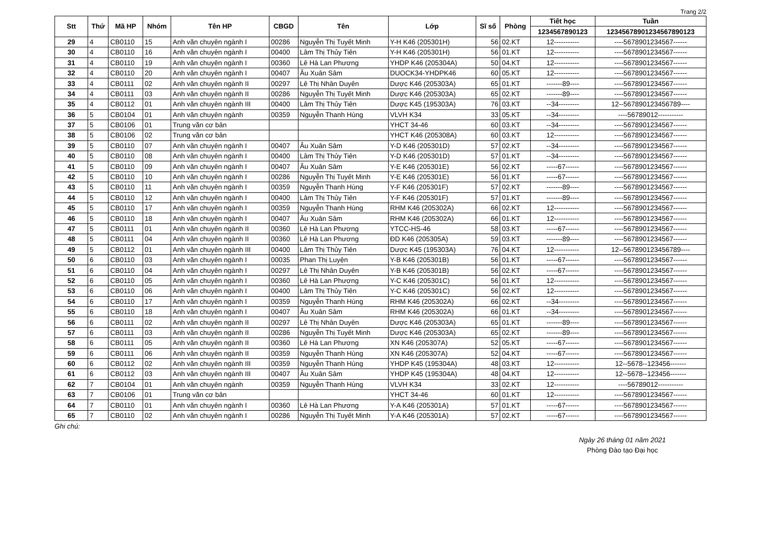Trang 2/2
| Stt | Thứ | Mã HP | Nhóm | Tên HP | CBGD | Tên | Lớp | Sĩ số | Phòng | Tiết học | Tuần |
| --- | --- | --- | --- | --- | --- | --- | --- | --- | --- | --- | --- |
| | | | | | | | | | | 1234567890123 | 12345678901234567890123 |
| 29 | 4 | CB0110 | 15 | Anh văn chuyên ngành I | 00286 | Nguyễn Thị Tuyết Minh | Y-H K46 (205301H) | 56 | 02.KT | 12----------- | ----5678901234567------ |
| 30 | 4 | CB0110 | 16 | Anh văn chuyên ngành I | 00400 | Lâm Thị Thủy Tiên | Y-H K46 (205301H) | 56 | 01.KT | 12----------- | ----5678901234567------ |
| 31 | 4 | CB0110 | 19 | Anh văn chuyên ngành I | 00360 | Lê Hà Lan Phương | YHDP K46 (205304A) | 50 | 04.KT | 12----------- | ----5678901234567------ |
| 32 | 4 | CB0110 | 20 | Anh văn chuyên ngành I | 00407 | Âu Xuân Sâm | DUOCK34-YHDPK46 | 60 | 05.KT | 12----------- | ----5678901234567------ |
| 33 | 4 | CB0111 | 02 | Anh văn chuyên ngành II | 00297 | Lê Thị Nhân Duyên | Dược K46 (205303A) | 65 | 01.KT | -------89---- | ----5678901234567------ |
| 34 | 4 | CB0111 | 03 | Anh văn chuyên ngành II | 00286 | Nguyễn Thị Tuyết Minh | Dược K46 (205303A) | 65 | 02.KT | -------89---- | ----5678901234567------ |
| 35 | 4 | CB0112 | 01 | Anh văn chuyên ngành III | 00400 | Lâm Thị Thủy Tiên | Dược K45 (195303A) | 76 | 03.KT | --34--------- | 12--567890123456789---- |
| 36 | 5 | CB0104 | 01 | Anh văn chuyên ngành | 00359 | Nguyễn Thanh Hùng | VLVH K34 | 33 | 05.KT | --34--------- | ----56789012----------- |
| 37 | 5 | CB0106 | 01 | Trung văn cơ bản | | | YHCT 34-46 | 60 | 03.KT | --34--------- | ----5678901234567------ |
| 38 | 5 | CB0106 | 02 | Trung văn cơ bản | | | YHCT K46 (205308A) | 60 | 03.KT | 12----------- | ----5678901234567------ |
| 39 | 5 | CB0110 | 07 | Anh văn chuyên ngành I | 00407 | Âu Xuân Sâm | Y-D K46 (205301D) | 57 | 02.KT | --34--------- | ----5678901234567------ |
| 40 | 5 | CB0110 | 08 | Anh văn chuyên ngành I | 00400 | Lâm Thị Thủy Tiên | Y-D K46 (205301D) | 57 | 01.KT | --34--------- | ----5678901234567------ |
| 41 | 5 | CB0110 | 09 | Anh văn chuyên ngành I | 00407 | Âu Xuân Sâm | Y-E K46 (205301E) | 56 | 02.KT | -----67------ | ----5678901234567------ |
| 42 | 5 | CB0110 | 10 | Anh văn chuyên ngành I | 00286 | Nguyễn Thị Tuyết Minh | Y-E K46 (205301E) | 56 | 01.KT | -----67------ | ----5678901234567------ |
| 43 | 5 | CB0110 | 11 | Anh văn chuyên ngành I | 00359 | Nguyễn Thanh Hùng | Y-F K46 (205301F) | 57 | 02.KT | -------89---- | ----5678901234567------ |
| 44 | 5 | CB0110 | 12 | Anh văn chuyên ngành I | 00400 | Lâm Thị Thủy Tiên | Y-F K46 (205301F) | 57 | 01.KT | -------89---- | ----5678901234567------ |
| 45 | 5 | CB0110 | 17 | Anh văn chuyên ngành I | 00359 | Nguyễn Thanh Hùng | RHM K46 (205302A) | 66 | 02.KT | 12----------- | ----5678901234567------ |
| 46 | 5 | CB0110 | 18 | Anh văn chuyên ngành I | 00407 | Âu Xuân Sâm | RHM K46 (205302A) | 66 | 01.KT | 12----------- | ----5678901234567------ |
| 47 | 5 | CB0111 | 01 | Anh văn chuyên ngành II | 00360 | Lê Hà Lan Phương | YTCC-HS-46 | 58 | 03.KT | -----67------ | ----5678901234567------ |
| 48 | 5 | CB0111 | 04 | Anh văn chuyên ngành II | 00360 | Lê Hà Lan Phương | ĐD K46 (205305A) | 59 | 03.KT | -------89---- | ----5678901234567------ |
| 49 | 5 | CB0112 | 01 | Anh văn chuyên ngành III | 00400 | Lâm Thị Thủy Tiên | Dược K45 (195303A) | 76 | 04.KT | 12----------- | 12--567890123456789---- |
| 50 | 6 | CB0110 | 03 | Anh văn chuyên ngành I | 00035 | Phan Thị Luyện | Y-B K46 (205301B) | 56 | 01.KT | -----67------ | ----5678901234567------ |
| 51 | 6 | CB0110 | 04 | Anh văn chuyên ngành I | 00297 | Lê Thị Nhân Duyên | Y-B K46 (205301B) | 56 | 02.KT | -----67------ | ----5678901234567------ |
| 52 | 6 | CB0110 | 05 | Anh văn chuyên ngành I | 00360 | Lê Hà Lan Phương | Y-C K46 (205301C) | 56 | 01.KT | 12----------- | ----5678901234567------ |
| 53 | 6 | CB0110 | 06 | Anh văn chuyên ngành I | 00400 | Lâm Thị Thủy Tiên | Y-C K46 (205301C) | 56 | 02.KT | 12----------- | ----5678901234567------ |
| 54 | 6 | CB0110 | 17 | Anh văn chuyên ngành I | 00359 | Nguyễn Thanh Hùng | RHM K46 (205302A) | 66 | 02.KT | --34--------- | ----5678901234567------ |
| 55 | 6 | CB0110 | 18 | Anh văn chuyên ngành I | 00407 | Âu Xuân Sâm | RHM K46 (205302A) | 66 | 01.KT | --34--------- | ----5678901234567------ |
| 56 | 6 | CB0111 | 02 | Anh văn chuyên ngành II | 00297 | Lê Thị Nhân Duyên | Dược K46 (205303A) | 65 | 01.KT | -------89---- | ----5678901234567------ |
| 57 | 6 | CB0111 | 03 | Anh văn chuyên ngành II | 00286 | Nguyễn Thị Tuyết Minh | Dược K46 (205303A) | 65 | 02.KT | -------89---- | ----5678901234567------ |
| 58 | 6 | CB0111 | 05 | Anh văn chuyên ngành II | 00360 | Lê Hà Lan Phương | XN K46 (205307A) | 52 | 05.KT | -----67------ | ----5678901234567------ |
| 59 | 6 | CB0111 | 06 | Anh văn chuyên ngành II | 00359 | Nguyễn Thanh Hùng | XN K46 (205307A) | 52 | 04.KT | -----67------ | ----5678901234567------ |
| 60 | 6 | CB0112 | 02 | Anh văn chuyên ngành III | 00359 | Nguyễn Thanh Hùng | YHDP K45 (195304A) | 48 | 03.KT | 12----------- | 12--5678--123456------- |
| 61 | 6 | CB0112 | 03 | Anh văn chuyên ngành III | 00407 | Âu Xuân Sâm | YHDP K45 (195304A) | 48 | 04.KT | 12----------- | 12--5678--123456------- |
| 62 | 7 | CB0104 | 01 | Anh văn chuyên ngành | 00359 | Nguyễn Thanh Hùng | VLVH K34 | 33 | 02.KT | 12----------- | ----56789012----------- |
| 63 | 7 | CB0106 | 01 | Trung văn cơ bản | | | YHCT 34-46 | 60 | 01.KT | 12----------- | ----5678901234567------ |
| 64 | 7 | CB0110 | 01 | Anh văn chuyên ngành I | 00360 | Lê Hà Lan Phương | Y-A K46 (205301A) | 57 | 01.KT | -----67------ | ----5678901234567------ |
| 65 | 7 | CB0110 | 02 | Anh văn chuyên ngành I | 00286 | Nguyễn Thị Tuyết Minh | Y-A K46 (205301A) | 57 | 02.KT | -----67------ | ----5678901234567------ |
Ghi chú:
Ngày 26 tháng 01 năm 2021
Phòng Đào tạo Đại học